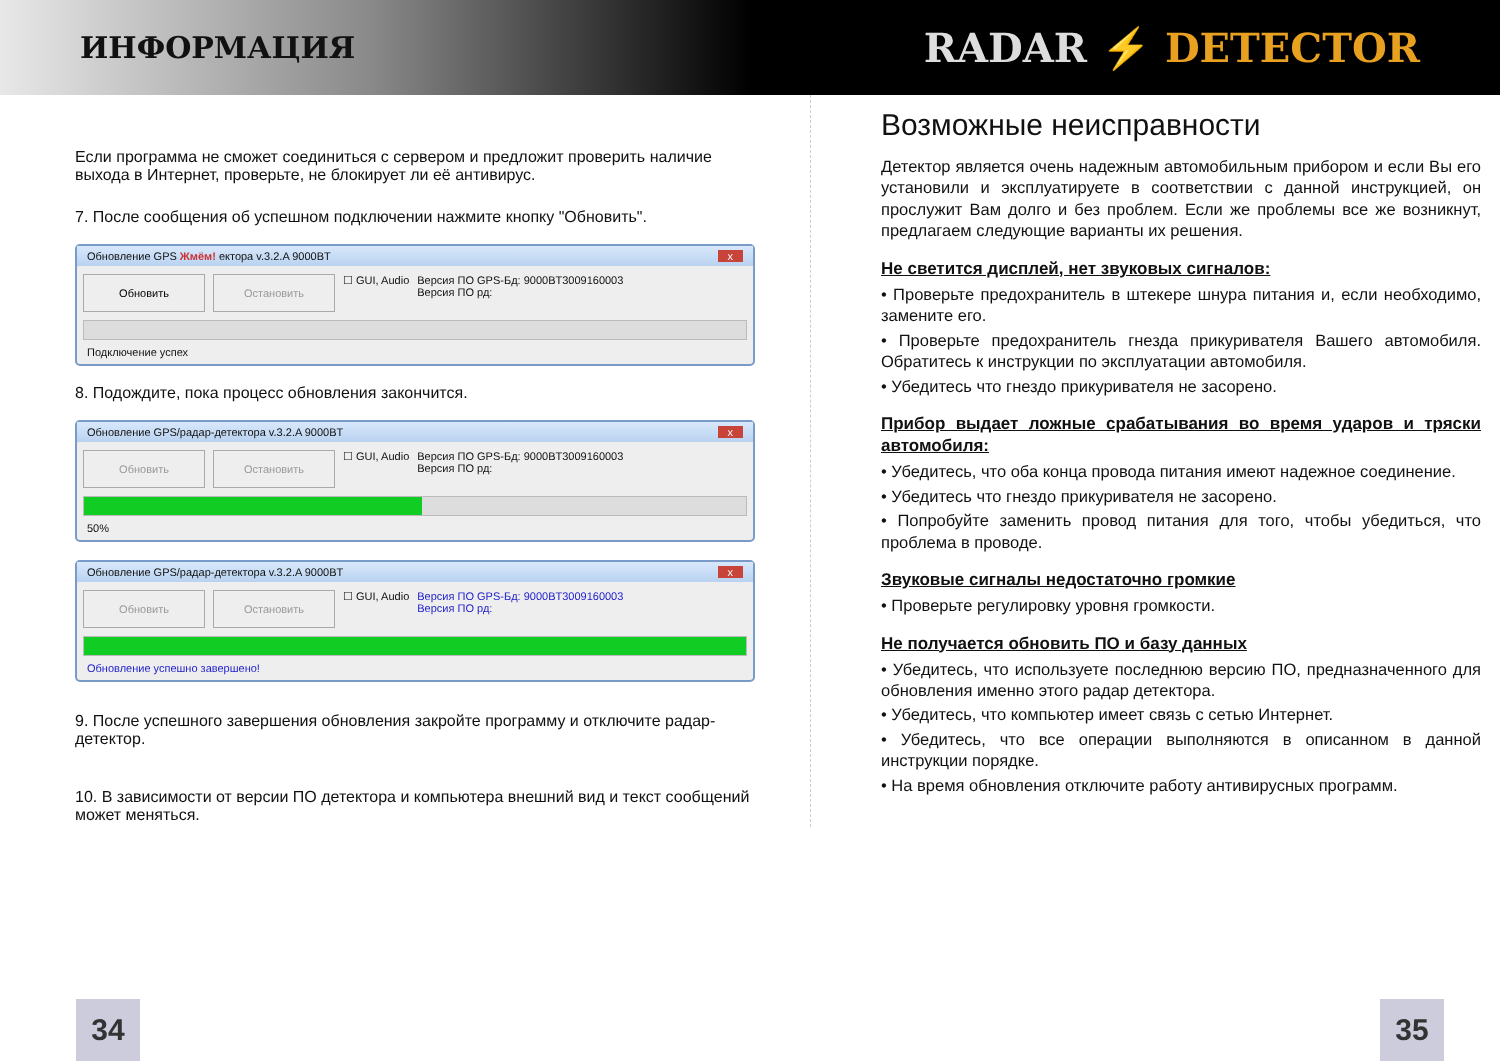ИНФОРМАЦИЯ
RADAR ⚡ DETECTOR
Если программа не сможет соединиться с сервером и предложит проверить наличие выхода в Интернет, проверьте, не блокирует ли её антивирус.
7. После сообщения об успешном подключении нажмите кнопку "Обновить".
Обновление GPS Жмём! ектора v.3.2.A 9000BT x
Обновить Остановить
☐ GUI, Audio Версия ПО GPS-Бд: 9000BT3009160003
Версия ПО рд:
Подключение успех
8. Подождите, пока процесс обновления закончится.
Обновление GPS/радар-детектора v.3.2.A 9000BT x
Обновить Остановить
☐ GUI, Audio Версия ПО GPS-Бд: 9000BT3009160003
Версия ПО рд:
50%
Обновление GPS/радар-детектора v.3.2.A 9000BT x
Обновить Остановить
☐ GUI, Audio Версия ПО GPS-Бд: 9000BT3009160003
Версия ПО рд:
Обновление успешно завершено!
9. После успешного завершения обновления закройте программу и отключите радар-детектор.
10. В зависимости от версии ПО детектора и компьютера внешний вид и текст сообщений может меняться.
Возможные неисправности
Детектор является очень надежным автомобильным прибором и если Вы его установили и эксплуатируете в соответствии с данной инструкцией, он прослужит Вам долго и без проблем. Если же проблемы все же возникнут, предлагаем следующие варианты их решения.
Не светится дисплей, нет звуковых сигналов:
• Проверьте предохранитель в штекере шнура питания и, если необходимо, замените его.
• Проверьте предохранитель гнезда прикуривателя Вашего автомобиля. Обратитесь к инструкции по эксплуатации автомобиля.
• Убедитесь что гнездо прикуривателя не засорено.
Прибор выдает ложные срабатывания во время ударов и тряски автомобиля:
• Убедитесь, что оба конца провода питания имеют надежное соединение.
• Убедитесь что гнездо прикуривателя не засорено.
• Попробуйте заменить провод питания для того, чтобы убедиться, что проблема в проводе.
Звуковые сигналы недостаточно громкие
• Проверьте регулировку уровня громкости.
Не получается обновить ПО и базу данных
• Убедитесь, что используете последнюю версию ПО, предназначенного для обновления именно этого радар детектора.
• Убедитесь, что компьютер имеет связь с сетью Интернет.
• Убедитесь, что все операции выполняются в описанном в данной инструкции порядке.
• На время обновления отключите работу антивирусных программ.
34 35